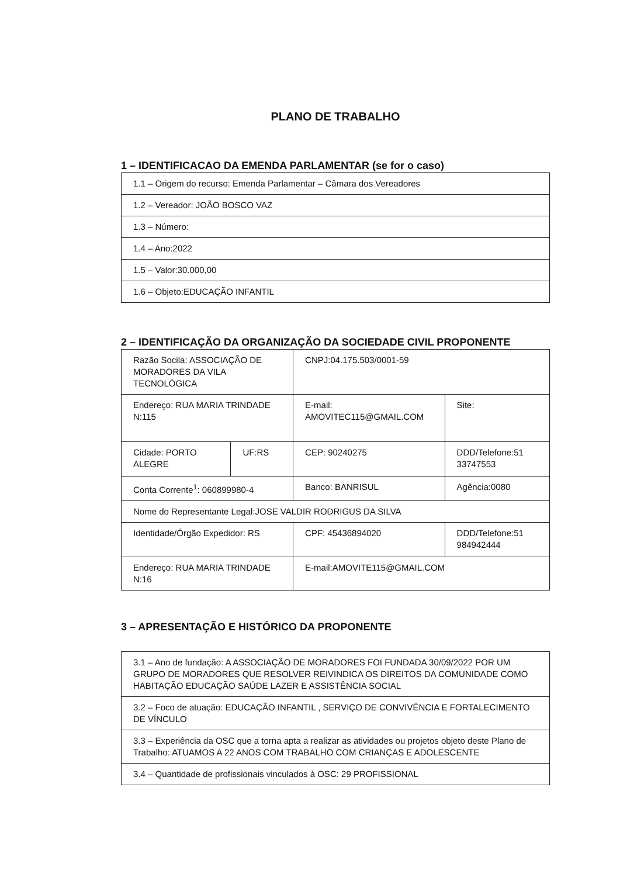PLANO DE TRABALHO
1 – IDENTIFICACAO DA EMENDA PARLAMENTAR (se for o caso)
| 1.1 – Origem do recurso: Emenda Parlamentar – Câmara dos Vereadores |
| 1.2 – Vereador: JOÃO BOSCO VAZ |
| 1.3 – Número: |
| 1.4 – Ano:2022 |
| 1.5 – Valor:30.000,00 |
| 1.6 – Objeto:EDUCAÇÃO INFANTIL |
2 – IDENTIFICAÇÃO DA ORGANIZAÇÃO DA SOCIEDADE CIVIL PROPONENTE
| Razão Socila: ASSOCIAÇÃO DE MORADORES DA VILA TECNOLÓGICA | | CNPJ:04.175.503/0001-59 | |
| Endereço: RUA MARIA TRINDADE N:115 | | E-mail: AMOVITEC115@GMAIL.COM | Site: |
| Cidade: PORTO ALEGRE | UF:RS | CEP: 90240275 | DDD/Telefone:51 33747553 |
| Conta Corrente<sup>1</sup>: 060899980-4 | | Banco: BANRISUL | Agência:0080 |
| Nome do Representante Legal:JOSE VALDIR RODRIGUS DA SILVA | | | |
| Identidade/Órgão Expedidor: RS | | CPF: 45436894020 | DDD/Telefone:51 984942444 |
| Endereço: RUA MARIA TRINDADE N:16 | | E-mail:AMOVITE115@GMAIL.COM | |
3 – APRESENTAÇÃO E HISTÓRICO DA PROPONENTE
| 3.1 – Ano de fundação: A ASSOCIAÇÃO DE MORADORES FOI FUNDADA 30/09/2022 POR UM GRUPO DE MORADORES QUE RESOLVER REIVINDICA OS DIREITOS DA COMUNIDADE COMO HABITAÇÃO EDUCAÇÃO SAÚDE LAZER E ASSISTÊNCIA SOCIAL |
| 3.2 – Foco de atuação: EDUCAÇÃO INFANTIL , SERVIÇO DE CONVIVÊNCIA E FORTALECIMENTO DE VÍNCULO |
| 3.3 – Experiência da OSC que a torna apta a realizar as atividades ou projetos objeto deste Plano de Trabalho: ATUAMOS A 22 ANOS COM TRABALHO COM CRIANÇAS E ADOLESCENTE |
| 3.4 – Quantidade de profissionais vinculados à OSC: 29 PROFISSIONAL |